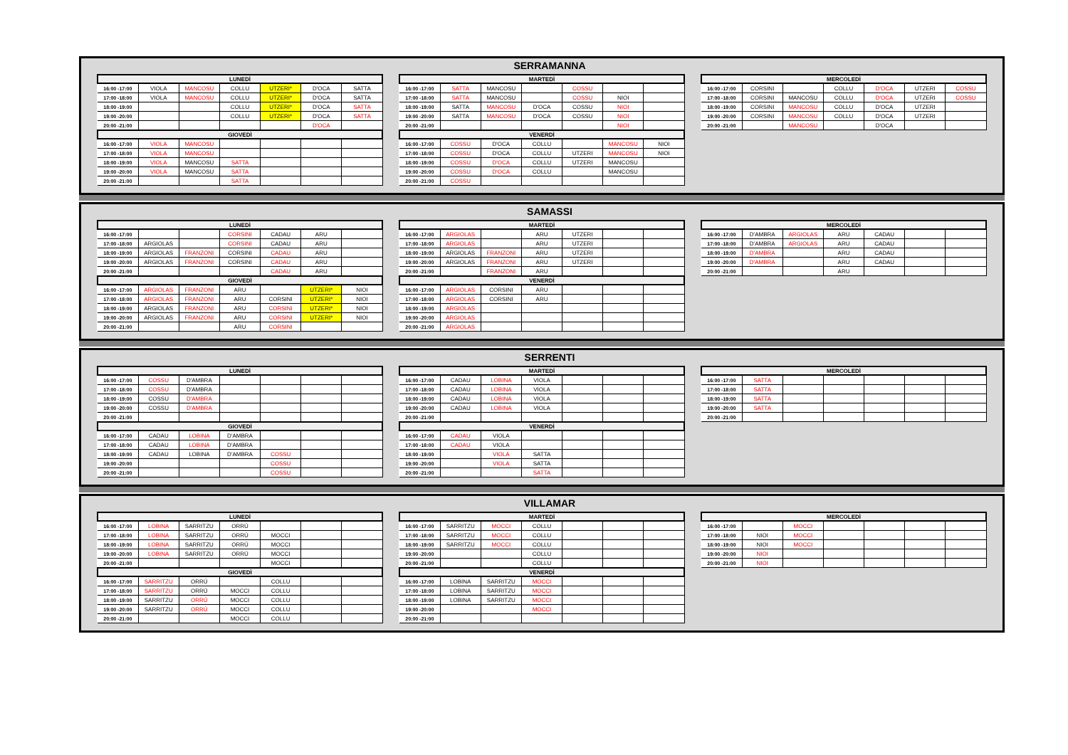SERRAMANNA
| LUNEDÌ | | | | | | |
| --- | --- | --- | --- | --- | --- | --- |
| 16:00 -17:00 | VIOLA | MANCOSU | COLLU | UTZERI* | D'OCA | SATTA |
| 17:00 -18:00 | VIOLA | MANCOSU | COLLU | UTZERI* | D'OCA | SATTA |
| 18:00 -19:00 | | | COLLU | UTZERI* | D'OCA | SATTA |
| 19:00 -20:00 | | | COLLU | UTZERI* | D'OCA | SATTA |
| 20:00 -21:00 | | | | | D'OCA | |
| GIOVEDÌ | | | | | | |
| 16:00 -17:00 | VIOLA | MANCOSU | | | | |
| 17:00 -18:00 | VIOLA | MANCOSU | | | | |
| 18:00 -19:00 | VIOLA | MANCOSU | SATTA | | | |
| 19:00 -20:00 | VIOLA | MANCOSU | SATTA | | | |
| 20:00 -21:00 | | | SATTA | | | |
| MARTEDÌ | | | | | | |
| --- | --- | --- | --- | --- | --- | --- |
| 16:00 -17:00 | SATTA | MANCOSU | | COSSU | | |
| 17:00 -18:00 | SATTA | MANCOSU | | COSSU | NIOI | |
| 18:00 -19:00 | SATTA | MANCOSU | D'OCA | COSSU | NIOI | |
| 19:00 -20:00 | SATTA | MANCOSU | D'OCA | COSSU | NIOI | |
| 20:00 -21:00 | | | | | NIOI | |
| VENERDÌ | | | | | | |
| 16:00 -17:00 | COSSU | D'OCA | COLLU | | MANCOSU | NIOI |
| 17:00 -18:00 | COSSU | D'OCA | COLLU | UTZERI | MANCOSU | NIOI |
| 18:00 -19:00 | COSSU | D'OCA | COLLU | UTZERI | MANCOSU | |
| 19:00 -20:00 | COSSU | D'OCA | COLLU | | MANCOSU | |
| 20:00 -21:00 | COSSU | | | | | |
| MERCOLEDÌ | | | | | | |
| --- | --- | --- | --- | --- | --- | --- |
| 16:00 -17:00 | CORSINI | | COLLU | D'OCA | UTZERI | COSSU |
| 17:00 -18:00 | CORSINI | MANCOSU | COLLU | D'OCA | UTZERI | COSSU |
| 18:00 -19:00 | CORSINI | MANCOSU | COLLU | D'OCA | UTZERI | |
| 19:00 -20:00 | CORSINI | MANCOSU | COLLU | D'OCA | UTZERI | |
| 20:00 -21:00 | | MANCOSU | | D'OCA | | |
SAMASSI
| LUNEDÌ | | | | | | |
| --- | --- | --- | --- | --- | --- | --- |
| 16:00 -17:00 | | | CORSINI | CADAU | ARU | |
| 17:00 -18:00 | ARGIOLAS | | CORSINI | CADAU | ARU | |
| 18:00 -19:00 | ARGIOLAS | FRANZONI | CORSINI | CADAU | ARU | |
| 19:00 -20:00 | ARGIOLAS | FRANZONI | CORSINI | CADAU | ARU | |
| 20:00 -21:00 | | | | CADAU | ARU | |
| GIOVEDÌ | | | | | | |
| 16:00 -17:00 | ARGIOLAS | FRANZONI | ARU | | UTZERI* | NIOI |
| 17:00 -18:00 | ARGIOLAS | FRANZONI | ARU | CORSINI | UTZERI* | NIOI |
| 18:00 -19:00 | ARGIOLAS | FRANZONI | ARU | CORSINI | UTZERI* | NIOI |
| 19:00 -20:00 | ARGIOLAS | FRANZONI | ARU | CORSINI | UTZERI* | NIOI |
| 20:00 -21:00 | | | ARU | CORSINI | | |
| MARTEDÌ | | | | | | |
| --- | --- | --- | --- | --- | --- | --- |
| 16:00 -17:00 | ARGIOLAS | | ARU | UTZERI | | |
| 17:00 -18:00 | ARGIOLAS | | ARU | UTZERI | | |
| 18:00 -19:00 | ARGIOLAS | FRANZONI | ARU | UTZERI | | |
| 19:00 -20:00 | ARGIOLAS | FRANZONI | ARU | UTZERI | | |
| 20:00 -21:00 | | FRANZONI | ARU | | | |
| VENERDÌ | | | | | | |
| 16:00 -17:00 | ARGIOLAS | CORSINI | ARU | | | |
| 17:00 -18:00 | ARGIOLAS | CORSINI | ARU | | | |
| 18:00 -19:00 | ARGIOLAS | | | | | |
| 19:00 -20:00 | ARGIOLAS | | | | | |
| 20:00 -21:00 | ARGIOLAS | | | | | |
| MERCOLEDÌ | | | | | | |
| --- | --- | --- | --- | --- | --- | --- |
| 16:00 -17:00 | D'AMBRA | ARGIOLAS | ARU | CADAU | | |
| 17:00 -18:00 | D'AMBRA | ARGIOLAS | ARU | CADAU | | |
| 18:00 -19:00 | D'AMBRA | | ARU | CADAU | | |
| 19:00 -20:00 | D'AMBRA | | ARU | CADAU | | |
| 20:00 -21:00 | | | ARU | | | |
SERRENTI
| LUNEDÌ | | | | | | |
| --- | --- | --- | --- | --- | --- | --- |
| 16:00 -17:00 | COSSU | D'AMBRA | | | | |
| 17:00 -18:00 | COSSU | D'AMBRA | | | | |
| 18:00 -19:00 | COSSU | D'AMBRA | | | | |
| 19:00 -20:00 | COSSU | D'AMBRA | | | | |
| 20:00 -21:00 | | | | | | |
| GIOVEDÌ | | | | | | |
| 16:00 -17:00 | CADAU | LOBINA | D'AMBRA | | | |
| 17:00 -18:00 | CADAU | LOBINA | D'AMBRA | | | |
| 18:00 -19:00 | CADAU | LOBINA | D'AMBRA | COSSU | | |
| 19:00 -20:00 | | | | COSSU | | |
| 20:00 -21:00 | | | | COSSU | | |
| MARTEDÌ | | | | | | |
| --- | --- | --- | --- | --- | --- | --- |
| 16:00 -17:00 | CADAU | LOBINA | VIOLA | | | |
| 17:00 -18:00 | CADAU | LOBINA | VIOLA | | | |
| 18:00 -19:00 | CADAU | LOBINA | VIOLA | | | |
| 19:00 -20:00 | CADAU | LOBINA | VIOLA | | | |
| 20:00 -21:00 | | | | | | |
| VENERDÌ | | | | | | |
| 16:00 -17:00 | CADAU | VIOLA | | | | |
| 17:00 -18:00 | CADAU | VIOLA | | | | |
| 18:00 -19:00 | | VIOLA | SATTA | | | |
| 19:00 -20:00 | | VIOLA | SATTA | | | |
| 20:00 -21:00 | | | SATTA | | | |
| MERCOLEDÌ | | | | | | |
| --- | --- | --- | --- | --- | --- | --- |
| 16:00 -17:00 | SATTA | | | | | |
| 17:00 -18:00 | SATTA | | | | | |
| 18:00 -19:00 | SATTA | | | | | |
| 19:00 -20:00 | SATTA | | | | | |
| 20:00 -21:00 | | | | | | |
VILLAMAR
| LUNEDÌ | | | | | | |
| --- | --- | --- | --- | --- | --- | --- |
| 16:00 -17:00 | LOBINA | SARRITZU | ORRÚ | | | |
| 17:00 -18:00 | LOBINA | SARRITZU | ORRÚ | MOCCI | | |
| 18:00 -19:00 | LOBINA | SARRITZU | ORRÚ | MOCCI | | |
| 19:00 -20:00 | LOBINA | SARRITZU | ORRÚ | MOCCI | | |
| 20:00 -21:00 | | | | MOCCI | | |
| GIOVEDÌ | | | | | | |
| 16:00 -17:00 | SARRITZU | ORRÚ | | COLLU | | |
| 17:00 -18:00 | SARRITZU | ORRÚ | MOCCI | COLLU | | |
| 18:00 -19:00 | SARRITZU | ORRÚ | MOCCI | COLLU | | |
| 19:00 -20:00 | SARRITZU | ORRÚ | MOCCI | COLLU | | |
| 20:00 -21:00 | | | MOCCI | COLLU | | |
| MARTEDÌ | | | | | | |
| --- | --- | --- | --- | --- | --- | --- |
| 16:00 -17:00 | SARRITZU | MOCCI | COLLU | | | |
| 17:00 -18:00 | SARRITZU | MOCCI | COLLU | | | |
| 18:00 -19:00 | SARRITZU | MOCCI | COLLU | | | |
| 19:00 -20:00 | | | COLLU | | | |
| 20:00 -21:00 | | | COLLU | | | |
| VENERDÌ | | | | | | |
| 16:00 -17:00 | LOBINA | SARRITZU | MOCCI | | | |
| 17:00 -18:00 | LOBINA | SARRITZU | MOCCI | | | |
| 18:00 -19:00 | LOBINA | SARRITZU | MOCCI | | | |
| 19:00 -20:00 | | | MOCCI | | | |
| 20:00 -21:00 | | | | | | |
| MERCOLEDÌ | | | | | | |
| --- | --- | --- | --- | --- | --- | --- |
| 16:00 -17:00 | | MOCCI | | | | |
| 17:00 -18:00 | NIOI | MOCCI | | | | |
| 18:00 -19:00 | NIOI | MOCCI | | | | |
| 19:00 -20:00 | NIOI | | | | | |
| 20:00 -21:00 | NIOI | | | | | |